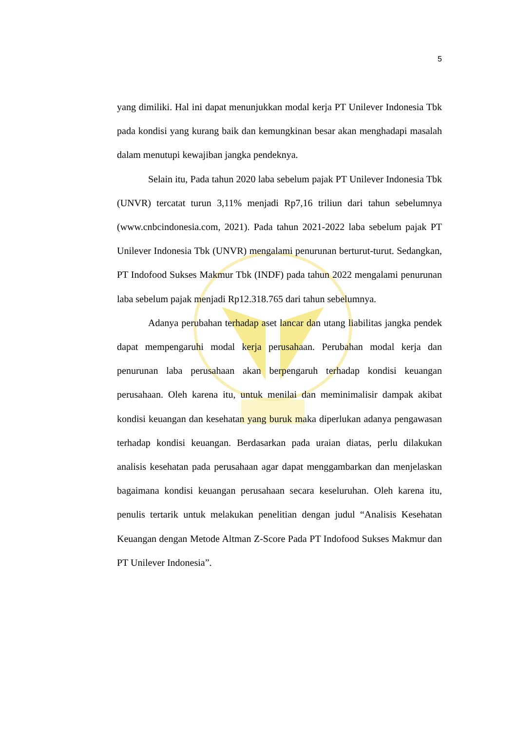5
yang dimiliki. Hal ini dapat menunjukkan modal kerja PT Unilever Indonesia Tbk pada kondisi yang kurang baik dan kemungkinan besar akan menghadapi masalah dalam menutupi kewajiban jangka pendeknya.
Selain itu, Pada tahun 2020 laba sebelum pajak PT Unilever Indonesia Tbk (UNVR) tercatat turun 3,11% menjadi Rp7,16 triliun dari tahun sebelumnya (www.cnbcindonesia.com, 2021). Pada tahun 2021-2022 laba sebelum pajak PT Unilever Indonesia Tbk (UNVR) mengalami penurunan berturut-turut. Sedangkan, PT Indofood Sukses Makmur Tbk (INDF) pada tahun 2022 mengalami penurunan laba sebelum pajak menjadi Rp12.318.765 dari tahun sebelumnya.
Adanya perubahan terhadap aset lancar dan utang liabilitas jangka pendek dapat mempengaruhi modal kerja perusahaan. Perubahan modal kerja dan penurunan laba perusahaan akan berpengaruh terhadap kondisi keuangan perusahaan. Oleh karena itu, untuk menilai dan meminimalisir dampak akibat kondisi keuangan dan kesehatan yang buruk maka diperlukan adanya pengawasan terhadap kondisi keuangan. Berdasarkan pada uraian diatas, perlu dilakukan analisis kesehatan pada perusahaan agar dapat menggambarkan dan menjelaskan bagaimana kondisi keuangan perusahaan secara keseluruhan. Oleh karena itu, penulis tertarik untuk melakukan penelitian dengan judul “Analisis Kesehatan Keuangan dengan Metode Altman Z-Score Pada PT Indofood Sukses Makmur dan PT Unilever Indonesia”.